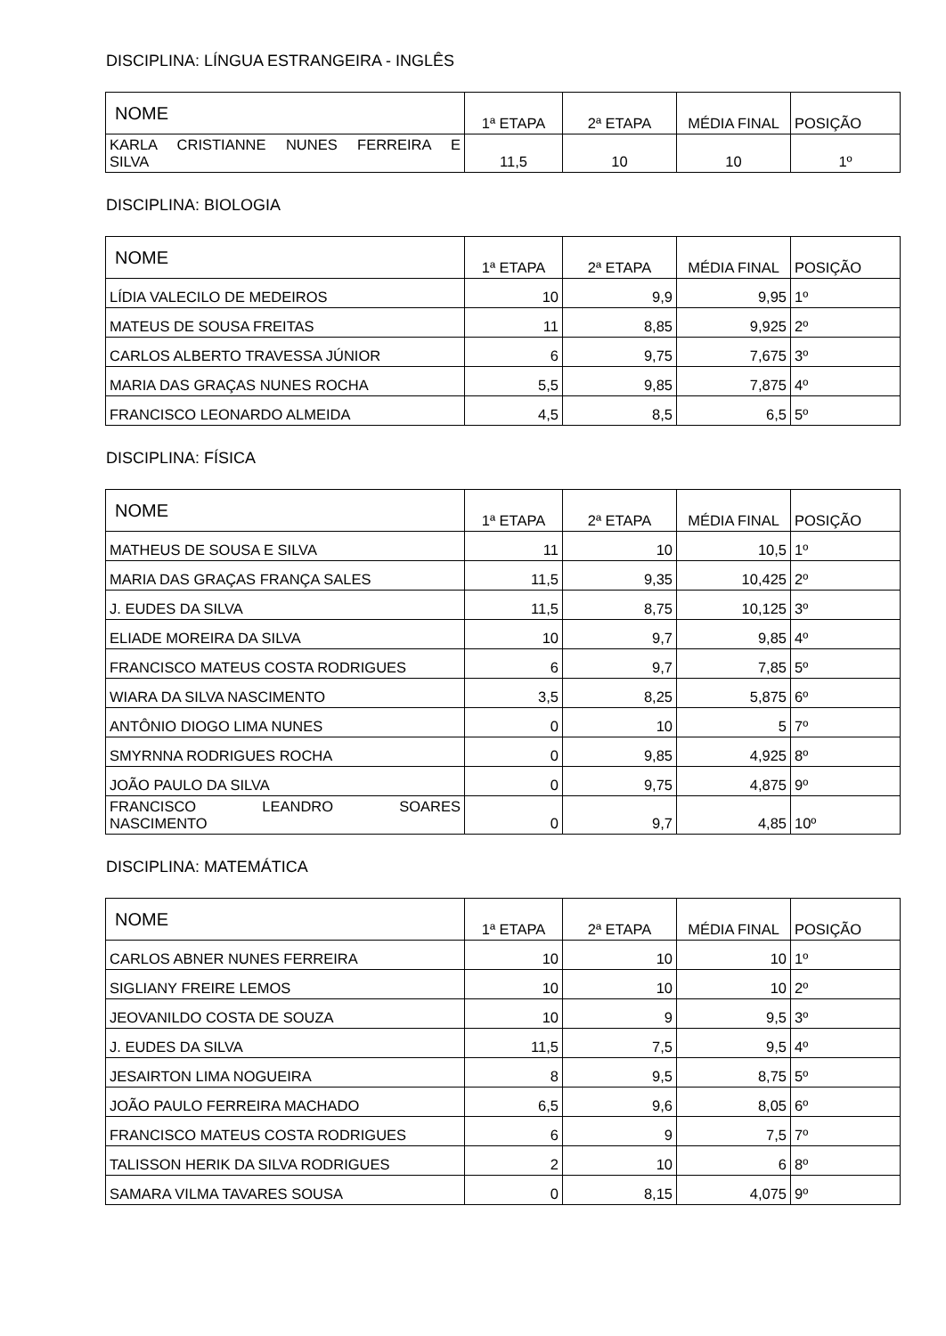DISCIPLINA: LÍNGUA ESTRANGEIRA - INGLÊS
| NOME | 1ª ETAPA | 2ª ETAPA | MÉDIA FINAL | POSIÇÃO |
| --- | --- | --- | --- | --- |
| KARLA CRISTIANNE NUNES FERREIRA E SILVA | 11,5 | 10 | 10 | 1º |
DISCIPLINA: BIOLOGIA
| NOME | 1ª ETAPA | 2ª ETAPA | MÉDIA FINAL | POSIÇÃO |
| --- | --- | --- | --- | --- |
| LÍDIA VALECILO DE MEDEIROS | 10 | 9,9 | 9,95 | 1º |
| MATEUS DE SOUSA FREITAS | 11 | 8,85 | 9,925 | 2º |
| CARLOS ALBERTO TRAVESSA JÚNIOR | 6 | 9,75 | 7,675 | 3º |
| MARIA DAS GRAÇAS NUNES ROCHA | 5,5 | 9,85 | 7,875 | 4º |
| FRANCISCO LEONARDO ALMEIDA | 4,5 | 8,5 | 6,5 | 5º |
DISCIPLINA: FÍSICA
| NOME | 1ª ETAPA | 2ª ETAPA | MÉDIA FINAL | POSIÇÃO |
| --- | --- | --- | --- | --- |
| MATHEUS DE SOUSA E SILVA | 11 | 10 | 10,5 | 1º |
| MARIA DAS GRAÇAS FRANÇA SALES | 11,5 | 9,35 | 10,425 | 2º |
| J. EUDES DA SILVA | 11,5 | 8,75 | 10,125 | 3º |
| ELIADE MOREIRA DA SILVA | 10 | 9,7 | 9,85 | 4º |
| FRANCISCO MATEUS COSTA RODRIGUES | 6 | 9,7 | 7,85 | 5º |
| WIARA DA SILVA NASCIMENTO | 3,5 | 8,25 | 5,875 | 6º |
| ANTÔNIO DIOGO LIMA NUNES | 0 | 10 | 5 | 7º |
| SMYRNNA RODRIGUES ROCHA | 0 | 9,85 | 4,925 | 8º |
| JOÃO PAULO DA SILVA | 0 | 9,75 | 4,875 | 9º |
| FRANCISCO LEANDRO SOARES NASCIMENTO | 0 | 9,7 | 4,85 | 10º |
DISCIPLINA: MATEMÁTICA
| NOME | 1ª ETAPA | 2ª ETAPA | MÉDIA FINAL | POSIÇÃO |
| --- | --- | --- | --- | --- |
| CARLOS ABNER NUNES FERREIRA | 10 | 10 | 10 | 1º |
| SIGLIANY FREIRE LEMOS | 10 | 10 | 10 | 2º |
| JEOVANILDO COSTA DE SOUZA | 10 | 9 | 9,5 | 3º |
| J. EUDES DA SILVA | 11,5 | 7,5 | 9,5 | 4º |
| JESAIRTON LIMA NOGUEIRA | 8 | 9,5 | 8,75 | 5º |
| JOÃO PAULO FERREIRA MACHADO | 6,5 | 9,6 | 8,05 | 6º |
| FRANCISCO MATEUS COSTA RODRIGUES | 6 | 9 | 7,5 | 7º |
| TALISSON HERIK DA SILVA RODRIGUES | 2 | 10 | 6 | 8º |
| SAMARA VILMA TAVARES SOUSA | 0 | 8,15 | 4,075 | 9º |